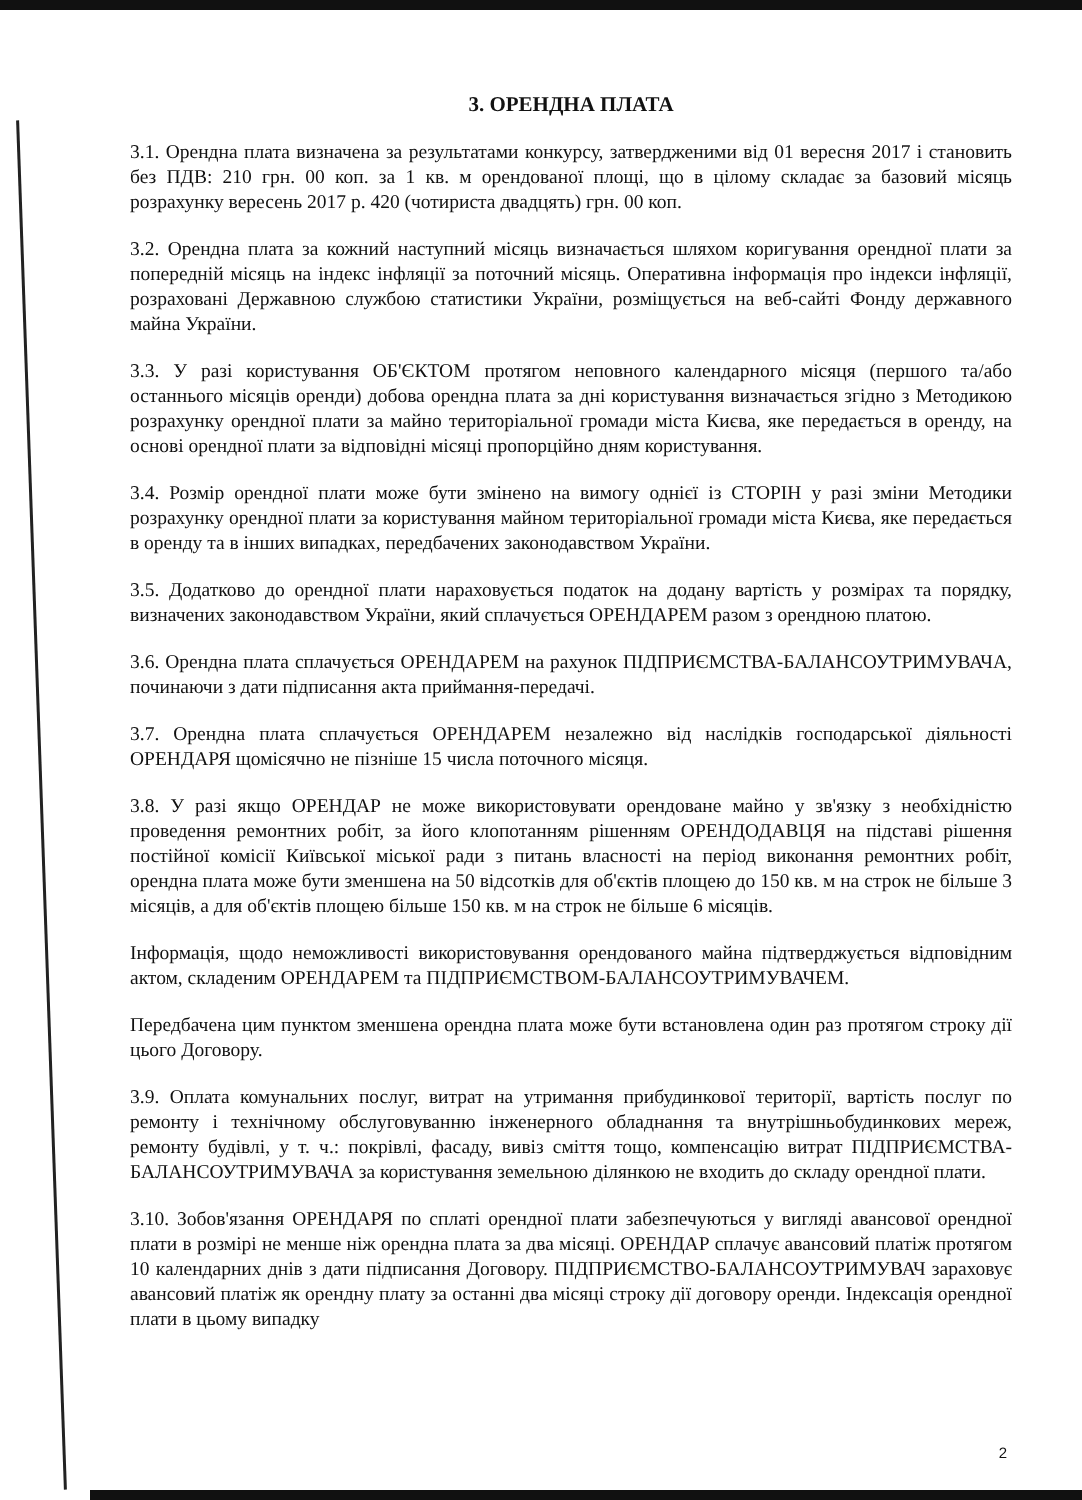3. ОРЕНДНА ПЛАТА
3.1. Орендна плата визначена за результатами конкурсу, затвердженими від 01 вересня 2017 і становить без ПДВ: 210 грн. 00 коп. за 1 кв. м орендованої площі, що в цілому складає за базовий місяць розрахунку вересень 2017 р. 420 (чотириста двадцять) грн. 00 коп.
3.2. Орендна плата за кожний наступний місяць визначається шляхом коригування орендної плати за попередній місяць на індекс інфляції за поточний місяць. Оперативна інформація про індекси інфляції, розраховані Державною службою статистики України, розміщується на веб-сайті Фонду державного майна України.
3.3. У разі користування ОБ'ЄКТОМ протягом неповного календарного місяця (першого та/або останнього місяців оренди) добова орендна плата за дні користування визначається згідно з Методикою розрахунку орендної плати за майно територіальної громади міста Києва, яке передається в оренду, на основі орендної плати за відповідні місяці пропорційно дням користування.
3.4. Розмір орендної плати може бути змінено на вимогу однієї із СТОРІН у разі зміни Методики розрахунку орендної плати за користування майном територіальної громади міста Києва, яке передається в оренду та в інших випадках, передбачених законодавством України.
3.5. Додатково до орендної плати нараховується податок на додану вартість у розмірах та порядку, визначених законодавством України, який сплачується ОРЕНДАРЕМ разом з орендною платою.
3.6. Орендна плата сплачується ОРЕНДАРЕМ на рахунок ПІДПРИЄМСТВА-БАЛАНСОУТРИМУВАЧА, починаючи з дати підписання акта приймання-передачі.
3.7. Орендна плата сплачується ОРЕНДАРЕМ незалежно від наслідків господарської діяльності ОРЕНДАРЯ щомісячно не пізніше 15 числа поточного місяця.
3.8. У разі якщо ОРЕНДАР не може використовувати орендоване майно у зв'язку з необхідністю проведення ремонтних робіт, за його клопотанням рішенням ОРЕНДОДАВЦЯ на підставі рішення постійної комісії Київської міської ради з питань власності на період виконання ремонтних робіт, орендна плата може бути зменшена на 50 відсотків для об'єктів площею до 150 кв. м на строк не більше 3 місяців, а для об'єктів площею більше 150 кв. м на строк не більше 6 місяців.
Інформація, щодо неможливості використовування орендованого майна підтверджується відповідним актом, складеним ОРЕНДАРЕМ та ПІДПРИЄМСТВОМ-БАЛАНСОУТРИМУВАЧЕМ.
Передбачена цим пунктом зменшена орендна плата може бути встановлена один раз протягом строку дії цього Договору.
3.9. Оплата комунальних послуг, витрат на утримання прибудинкової території, вартість послуг по ремонту і технічному обслуговуванню інженерного обладнання та внутрішньобудинкових мереж, ремонту будівлі, у т. ч.: покрівлі, фасаду, вивіз сміття тощо, компенсацію витрат ПІДПРИЄМСТВА-БАЛАНСОУТРИМУВАЧА за користування земельною ділянкою не входить до складу орендної плати.
3.10. Зобов'язання ОРЕНДАРЯ по сплаті орендної плати забезпечуються у вигляді авансової орендної плати в розмірі не менше ніж орендна плата за два місяці. ОРЕНДАР сплачує авансовий платіж протягом 10 календарних днів з дати підписання Договору. ПІДПРИЄМСТВО-БАЛАНСОУТРИМУВАЧ зараховує авансовий платіж як орендну плату за останні два місяці строку дії договору оренди. Індексація орендної плати в цьому випадку
2